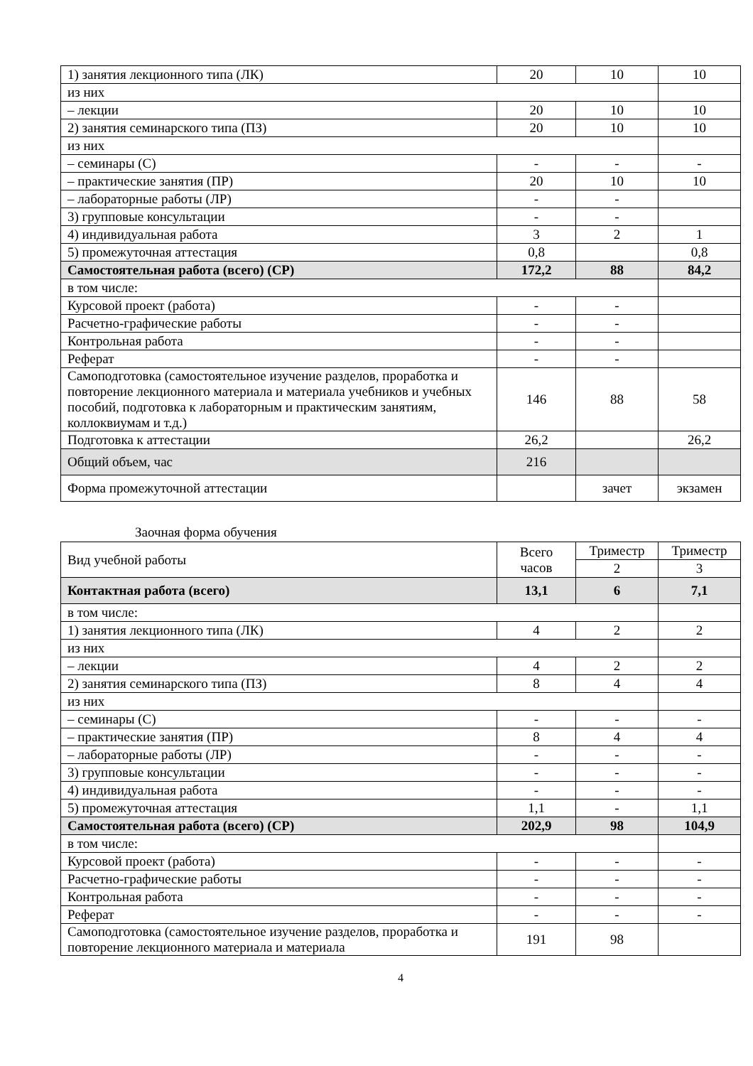| 1) занятия лекционного типа (ЛК) | 20 | 10 | 10 |
| из них | | | |
| – лекции | 20 | 10 | 10 |
| 2) занятия семинарского типа (ПЗ) | 20 | 10 | 10 |
| из них | | | |
| – семинары (С) | - | - | - |
| – практические занятия (ПР) | 20 | 10 | 10 |
| – лабораторные работы (ЛР) | - | - | |
| 3) групповые консультации | - | - | |
| 4) индивидуальная работа | 3 | 2 | 1 |
| 5) промежуточная аттестация | 0,8 | | 0,8 |
| Самостоятельная работа (всего) (СР) | 172,2 | 88 | 84,2 |
| в том числе: | | | |
| Курсовой проект (работа) | - | - | |
| Расчетно-графические работы | - | - | |
| Контрольная работа | - | - | |
| Реферат | - | - | |
| Самоподготовка (самостоятельное изучение разделов, проработка и повторение лекционного материала и материала учебников и учебных пособий, подготовка к лабораторным и практическим занятиям, коллоквиумам и т.д.) | 146 | 88 | 58 |
| Подготовка к аттестации | 26,2 | | 26,2 |
| Общий объем, час | 216 | | |
| Форма промежуточной аттестации | | зачет | экзамен |
Заочная форма обучения
| Вид учебной работы | Всего часов | Триместр | Триместр |
| --- | --- | --- | --- |
| | | 2 | 3 |
| Контактная работа (всего) | 13,1 | 6 | 7,1 |
| в том числе: | | | |
| 1) занятия лекционного типа (ЛК) | 4 | 2 | 2 |
| из них | | | |
| – лекции | 4 | 2 | 2 |
| 2) занятия семинарского типа (ПЗ) | 8 | 4 | 4 |
| из них | | | |
| – семинары (С) | - | - | - |
| – практические занятия (ПР) | 8 | 4 | 4 |
| – лабораторные работы (ЛР) | - | - | - |
| 3) групповые консультации | - | - | - |
| 4) индивидуальная работа | - | - | - |
| 5) промежуточная аттестация | 1,1 | - | 1,1 |
| Самостоятельная работа (всего) (СР) | 202,9 | 98 | 104,9 |
| в том числе: | | | |
| Курсовой проект (работа) | - | - | - |
| Расчетно-графические работы | - | - | - |
| Контрольная работа | - | - | - |
| Реферат | - | - | - |
| Самоподготовка (самостоятельное изучение разделов, проработка и повторение лекционного материала и материала | 191 | 98 | |
4